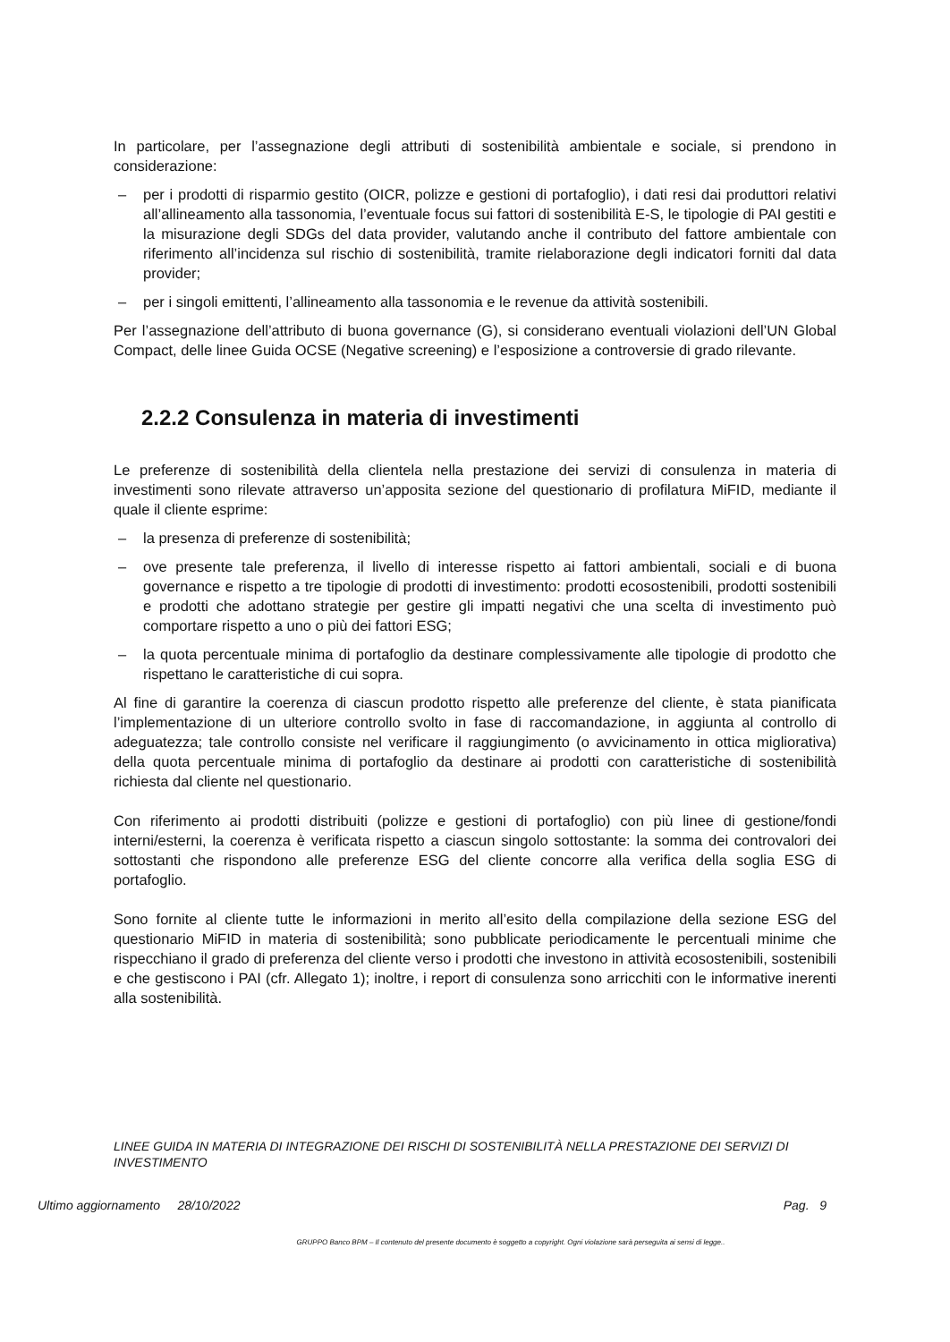In particolare, per l’assegnazione degli attributi di sostenibilità ambientale e sociale, si prendono in considerazione:
– per i prodotti di risparmio gestito (OICR, polizze e gestioni di portafoglio), i dati resi dai produttori relativi all’allineamento alla tassonomia, l’eventuale focus sui fattori di sostenibilità E-S, le tipologie di PAI gestiti e la misurazione degli SDGs del data provider, valutando anche il contributo del fattore ambientale con riferimento all’incidenza sul rischio di sostenibilità, tramite rielaborazione degli indicatori forniti dal data provider;
– per i singoli emittenti, l’allineamento alla tassonomia e le revenue da attività sostenibili.
Per l’assegnazione dell’attributo di buona governance (G), si considerano eventuali violazioni dell’UN Global Compact, delle linee Guida OCSE (Negative screening) e l’esposizione a controversie di grado rilevante.
2.2.2 Consulenza in materia di investimenti
Le preferenze di sostenibilità della clientela nella prestazione dei servizi di consulenza in materia di investimenti sono rilevate attraverso un’apposita sezione del questionario di profilatura MiFID, mediante il quale il cliente esprime:
– la presenza di preferenze di sostenibilità;
– ove presente tale preferenza, il livello di interesse rispetto ai fattori ambientali, sociali e di buona governance e rispetto a tre tipologie di prodotti di investimento: prodotti ecosostenibili, prodotti sostenibili e prodotti che adottano strategie per gestire gli impatti negativi che una scelta di investimento può comportare rispetto a uno o più dei fattori ESG;
– la quota percentuale minima di portafoglio da destinare complessivamente alle tipologie di prodotto che rispettano le caratteristiche di cui sopra.
Al fine di garantire la coerenza di ciascun prodotto rispetto alle preferenze del cliente, è stata pianificata l’implementazione di un ulteriore controllo svolto in fase di raccomandazione, in aggiunta al controllo di adeguatezza; tale controllo consiste nel verificare il raggiungimento (o avvicinamento in ottica migliorativa) della quota percentuale minima di portafoglio da destinare ai prodotti con caratteristiche di sostenibilità richiesta dal cliente nel questionario.
Con riferimento ai prodotti distribuiti (polizze e gestioni di portafoglio) con più linee di gestione/fondi interni/esterni, la coerenza è verificata rispetto a ciascun singolo sottostante: la somma dei controvalori dei sottostanti che rispondono alle preferenze ESG del cliente concorre alla verifica della soglia ESG di portafoglio.
Sono fornite al cliente tutte le informazioni in merito all’esito della compilazione della sezione ESG del questionario MiFID in materia di sostenibilità; sono pubblicate periodicamente le percentuali minime che rispecchiano il grado di preferenza del cliente verso i prodotti che investono in attività ecosostenibili, sostenibili e che gestiscono i PAI (cfr. Allegato 1); inoltre, i report di consulenza sono arricchiti con le informative inerenti alla sostenibilità.
LINEE GUIDA IN MATERIA DI INTEGRAZIONE DEI RISCHI DI SOSTENIBILITÀ NELLA PRESTAZIONE DEI SERVIZI DI INVESTIMENTO
Ultimo aggiornamento 28/10/2022 Pag. 9
GRUPPO Banco BPM – Il contenuto del presente documento è soggetto a copyright. Ogni violazione sarà perseguita ai sensi di legge..